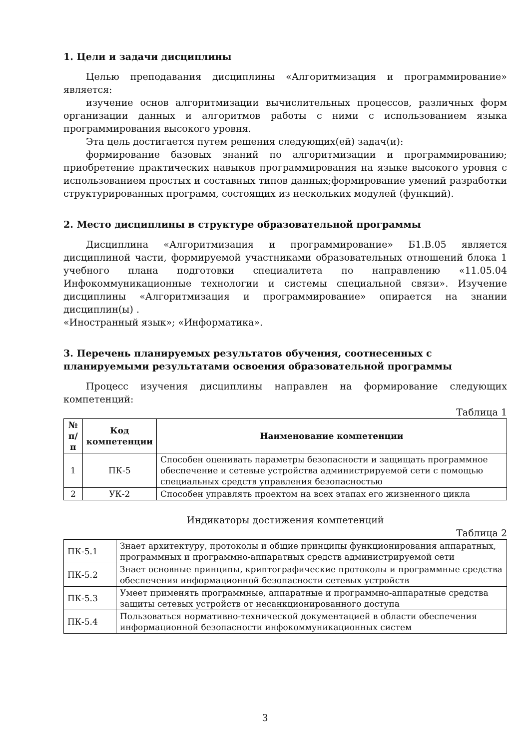1. Цели и задачи дисциплины
Целью преподавания дисциплины «Алгоритмизация и программирование» является:
изучение основ алгоритмизации вычислительных процессов, различных форм организации данных и алгоритмов работы с ними с использованием языка программирования высокого уровня.
Эта цель достигается путем решения следующих(ей) задач(и):
формирование базовых знаний по алгоритмизации и программированию; приобретение практических навыков программирования на языке высокого уровня с использованием простых и составных типов данных;формирование умений разработки структурированных программ, состоящих из нескольких модулей (функций).
2. Место дисциплины в структуре образовательной программы
Дисциплина «Алгоритмизация и программирование» Б1.В.05 является дисциплиной части, формируемой участниками образовательных отношений блока 1 учебного плана подготовки специалитета по направлению «11.05.04 Инфокоммуникационные технологии и системы специальной связи». Изучение дисциплины «Алгоритмизация и программирование» опирается на знании дисциплин(ы) .
«Иностранный язык»; «Информатика».
3. Перечень планируемых результатов обучения, соотнесенных с планируемыми результатами освоения образовательной программы
Процесс изучения дисциплины направлен на формирование следующих компетенций:
Таблица 1
| № п/п | Код компетенции | Наименование компетенции |
| --- | --- | --- |
| 1 | ПК-5 | Способен оценивать параметры безопасности и защищать программное обеспечение и сетевые устройства администрируемой сети с помощью специальных средств управления безопасностью |
| 2 | УК-2 | Способен управлять проектом на всех этапах его жизненного цикла |
Индикаторы достижения компетенций
Таблица 2
| ПК-5.1 | Знает архитектуру, протоколы и общие принципы функционирования аппаратных, программных и программно-аппаратных средств администрируемой сети |
| ПК-5.2 | Знает основные принципы, криптографические протоколы и программные средства обеспечения информационной безопасности сетевых устройств |
| ПК-5.3 | Умеет применять программные, аппаратные и программно-аппаратные средства защиты сетевых устройств от несанкционированного доступа |
| ПК-5.4 | Пользоваться нормативно-технической документацией в области обеспечения информационной безопасности инфокоммуникационных систем |
3